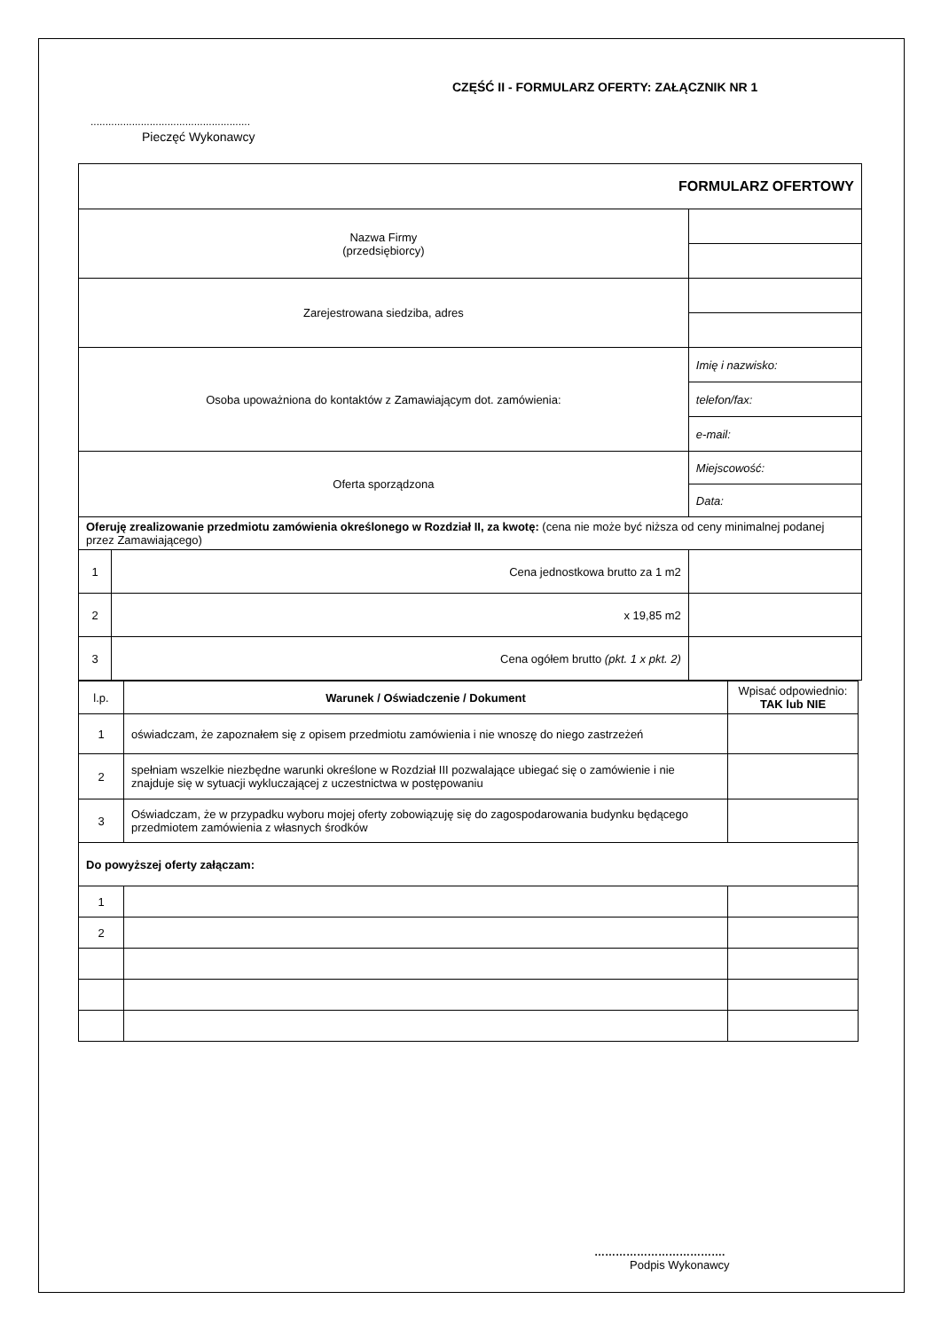CZĘŚĆ II - FORMULARZ OFERTY: ZAŁĄCZNIK NR 1
......................................................
Pieczęć Wykonawcy
| FORMULARZ OFERTOWY | | |
| Nazwa Firmy (przedsiębiorcy) | | |
| Zarejestrowana siedziba, adres | | |
| Osoba upoważniona do kontaktów z Zamawiającym dot. zamówienia: | | Imię i nazwisko: |
| | | telefon/fax: |
| | | e-mail: |
| Oferta sporządzona | | Miejscowość: |
| | | Data: |
| Oferuję zrealizowanie przedmiotu zamówienia określonego w Rozdział II, za kwotę: (cena nie może być niższa od ceny minimalnej podanej przez Zamawiającego) | | |
| 1 | Cena jednostkowa brutto za 1 m2 | |
| 2 | x 19,85 m2 | |
| 3 | Cena ogółem brutto (pkt. 1 x pkt. 2) | |
| l.p. | Warunek / Oświadczenie / Dokument | Wpisać odpowiednio: TAK lub NIE |
| --- | --- | --- |
| 1 | oświadczam, że zapoznałem się z opisem przedmiotu zamówienia i nie wnoszę do niego zastrzeżeń | |
| 2 | spełniam wszelkie niezbędne warunki określone w Rozdział III pozwalające ubiegać się o zamówienie i nie znajduje się w sytuacji wykluczającej z uczestnictwa w postępowaniu | |
| 3 | Oświadczam, że w przypadku wyboru mojej oferty zobowiązuję się do zagospodarowania budynku będącego przedmiotem zamówienia z własnych środków | |
| Do powyższej oferty załączam: | | |
| 1 | | |
| 2 | | |
……………………………….
Podpis Wykonawcy